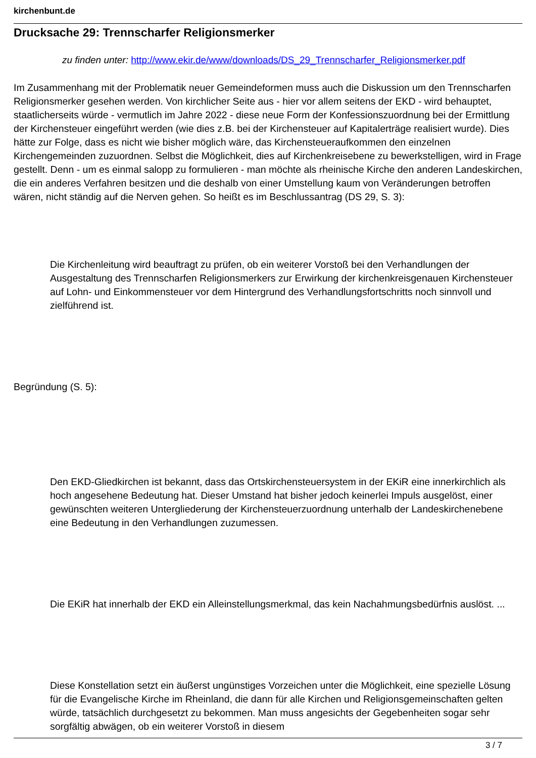kirchenbunt.de
Drucksache 29: Trennscharfer Religionsmerker
zu finden unter: http://www.ekir.de/www/downloads/DS_29_Trennscharfer_Religionsmerker.pdf
Im Zusammenhang mit der Problematik neuer Gemeindeformen muss auch die Diskussion um den Trennscharfen Religionsmerker gesehen werden. Von kirchlicher Seite aus - hier vor allem seitens der EKD - wird behauptet, staatlicherseits würde - vermutlich im Jahre 2022 - diese neue Form der Konfessionszuordnung bei der Ermittlung der Kirchensteuer eingeführt werden (wie dies z.B. bei der Kirchensteuer auf Kapitalerträge realisiert wurde). Dies hätte zur Folge, dass es nicht wie bisher möglich wäre, das Kirchensteueraufkommen den einzelnen Kirchengemeinden zuzuordnen. Selbst die Möglichkeit, dies auf Kirchenkreisebene zu bewerkstelligen, wird in Frage gestellt. Denn - um es einmal salopp zu formulieren - man möchte als rheinische Kirche den anderen Landeskirchen, die ein anderes Verfahren besitzen und die deshalb von einer Umstellung kaum von Veränderungen betroffen wären, nicht ständig auf die Nerven gehen. So heißt es im Beschlussantrag (DS 29, S. 3):
Die Kirchenleitung wird beauftragt zu prüfen, ob ein weiterer Vorstoß bei den Verhandlungen der Ausgestaltung des Trennscharfen Religionsmerkers zur Erwirkung der kirchenkreisgenauen Kirchensteuer auf Lohn- und Einkommensteuer vor dem Hintergrund des Verhandlungsfortschritts noch sinnvoll und zielführend ist.
Begründung (S. 5):
Den EKD-Gliedkirchen ist bekannt, dass das Ortskirchensteuersystem in der EKiR eine innerkirchlich als hoch angesehene Bedeutung hat. Dieser Umstand hat bisher jedoch keinerlei Impuls ausgelöst, einer gewünschten weiteren Untergliederung der Kirchensteuerzuordnung unterhalb der Landeskirchenebene eine Bedeutung in den Verhandlungen zuzumessen.
Die EKiR hat innerhalb der EKD ein Alleinstellungsmerkmal, das kein Nachahmungsbedürfnis auslöst. ...
Diese Konstellation setzt ein äußerst ungünstiges Vorzeichen unter die Möglichkeit, eine spezielle Lösung für die Evangelische Kirche im Rheinland, die dann für alle Kirchen und Religionsgemeinschaften gelten würde, tatsächlich durchgesetzt zu bekommen. Man muss angesichts der Gegebenheiten sogar sehr sorgfältig abwägen, ob ein weiterer Vorstoß in diesem
3 / 7